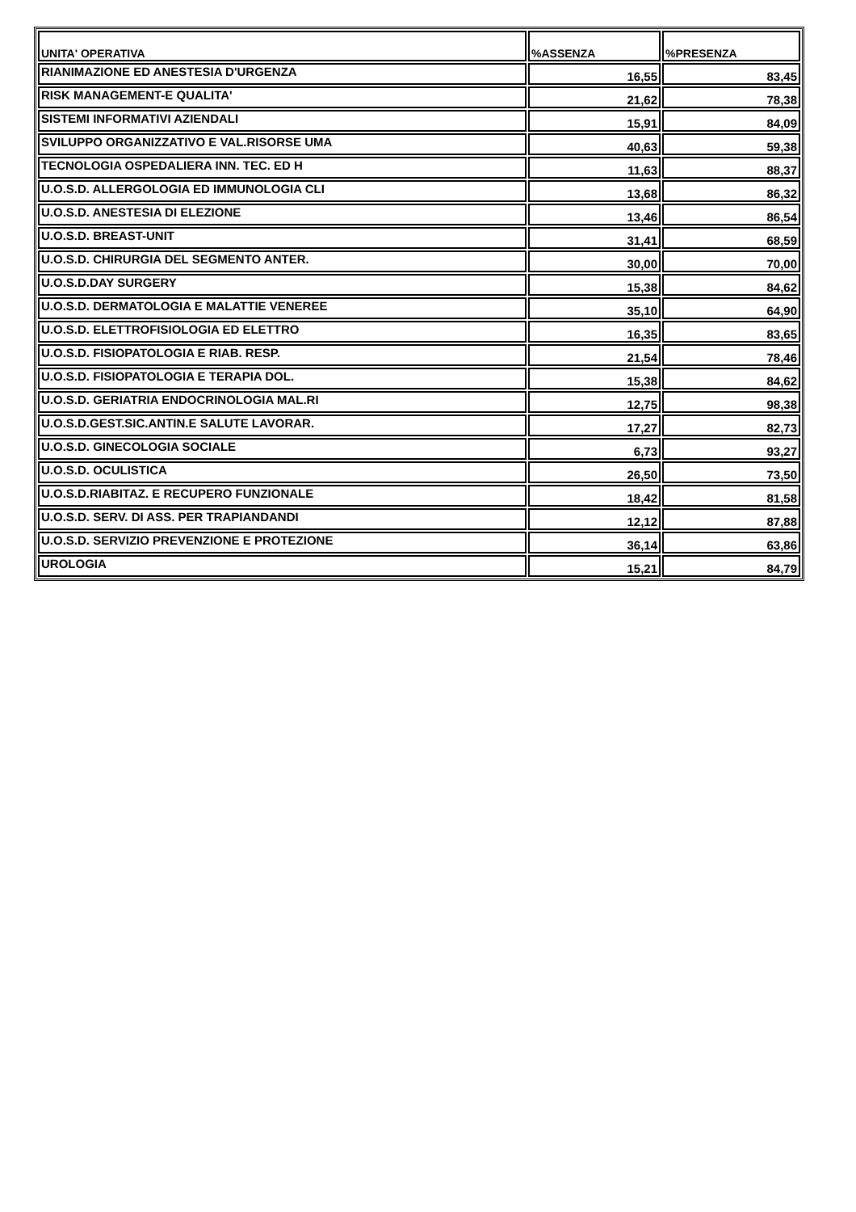| UNITA' OPERATIVA | %ASSENZA | %PRESENZA |
| --- | --- | --- |
| RIANIMAZIONE ED ANESTESIA D'URGENZA | 16,55 | 83,45 |
| RISK MANAGEMENT-E QUALITA' | 21,62 | 78,38 |
| SISTEMI INFORMATIVI AZIENDALI | 15,91 | 84,09 |
| SVILUPPO ORGANIZZATIVO E VAL.RISORSE UMA | 40,63 | 59,38 |
| TECNOLOGIA OSPEDALIERA INN. TEC. ED H | 11,63 | 88,37 |
| U.O.S.D. ALLERGOLOGIA ED IMMUNOLOGIA CLI | 13,68 | 86,32 |
| U.O.S.D. ANESTESIA DI ELEZIONE | 13,46 | 86,54 |
| U.O.S.D. BREAST-UNIT | 31,41 | 68,59 |
| U.O.S.D. CHIRURGIA DEL SEGMENTO ANTER. | 30,00 | 70,00 |
| U.O.S.D.DAY SURGERY | 15,38 | 84,62 |
| U.O.S.D. DERMATOLOGIA E MALATTIE VENEREE | 35,10 | 64,90 |
| U.O.S.D. ELETTROFISIOLOGIA ED ELETTRO | 16,35 | 83,65 |
| U.O.S.D. FISIOPATOLOGIA E RIAB. RESP. | 21,54 | 78,46 |
| U.O.S.D. FISIOPATOLOGIA E TERAPIA DOL. | 15,38 | 84,62 |
| U.O.S.D. GERIATRIA ENDOCRINOLOGIA MAL.RI | 12,75 | 98,38 |
| U.O.S.D.GEST.SIC.ANTIN.E SALUTE LAVORAR. | 17,27 | 82,73 |
| U.O.S.D. GINECOLOGIA SOCIALE | 6,73 | 93,27 |
| U.O.S.D. OCULISTICA | 26,50 | 73,50 |
| U.O.S.D.RIABITAZ. E RECUPERO FUNZIONALE | 18,42 | 81,58 |
| U.O.S.D. SERV. DI ASS. PER TRAPIANDANDI | 12,12 | 87,88 |
| U.O.S.D. SERVIZIO PREVENZIONE E PROTEZIONE | 36,14 | 63,86 |
| UROLOGIA | 15,21 | 84,79 |